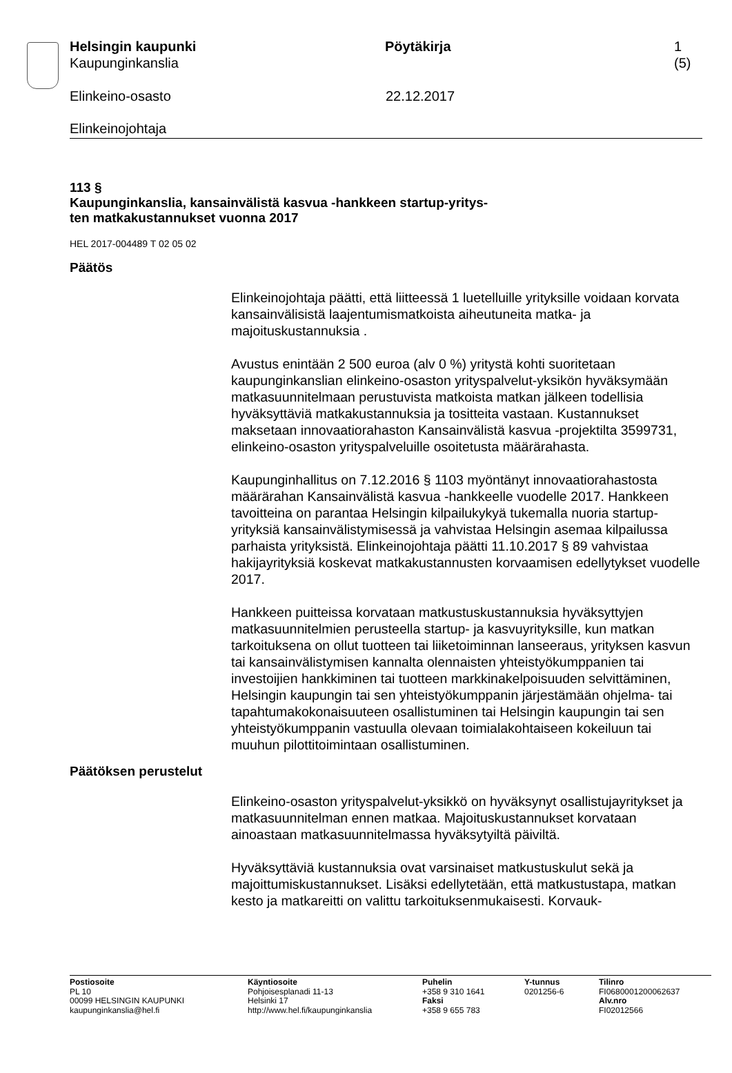Helsingin kaupunki
Kaupunginkanslia
Pöytäkirja 1 (5)
Elinkeino-osasto 22.12.2017
Elinkeinojohtaja
113 §
Kaupunginkanslia, kansainvälistä kasvua -hankkeen startup-yritys-
ten matkakustannukset vuonna 2017
HEL 2017-004489 T 02 05 02
Päätös
Elinkeinojohtaja päätti, että liitteessä 1 luetelluille yrityksille voidaan korvata kansainvälisistä laajentumismatkoista aiheutuneita matka- ja majoituskustannuksia .
Avustus enintään 2 500 euroa (alv 0 %) yritystä kohti suoritetaan kaupunginkanslian elinkeino-osaston yrityspalvelut-yksikön hyväksymään matkasuunnitelmaan perustuvista matkoista matkan jälkeen todellisia hyväksyttäviä matkakustannuksia ja tositteita vastaan. Kustannukset maksetaan innovaatiorahaston Kansainvälistä kasvua -projektilta 3599731, elinkeino-osaston yrityspalveluille osoitetusta määrärahasta.
Kaupunginhallitus on 7.12.2016 § 1103 myöntänyt innovaatiorahastosta määrärahan Kansainvälistä kasvua -hankkeelle vuodelle 2017. Hankkeen tavoitteina on parantaa Helsingin kilpailukykyä tukemalla nuoria startup-yrityksiä kansainvälistymisessä ja vahvistaa Helsingin asemaa kilpailussa parhaista yrityksistä. Elinkeinojohtaja päätti 11.10.2017 § 89 vahvistaa hakijayrityksiä koskevat matkakustannusten korvaamisen edellytykset vuodelle 2017.
Hankkeen puitteissa korvataan matkustuskustannuksia hyväksyttyjen matkasuunnitelmien perusteella startup- ja kasvuyrityksille, kun matkan tarkoituksena on ollut tuotteen tai liiketoiminnan lanseeraus, yrityksen kasvun tai kansainvälistymisen kannalta olennaisten yhteistyökumppanien tai investoijien hankkiminen tai tuotteen markkinakelpoisuuden selvittäminen, Helsingin kaupungin tai sen yhteistyökumppanin järjestämään ohjelma- tai tapahtumakokonaisuuteen osallistuminen tai Helsingin kaupungin tai sen yhteistyökumppanin vastuulla olevaan toimialakohtaiseen kokeiluun tai muuhun pilottitoimintaan osallistuminen.
Päätöksen perustelut
Elinkeino-osaston yrityspalvelut-yksikkö on hyväksynyt osallistujayritykset ja matkasuunnitelman ennen matkaa. Majoituskustannukset korvataan ainoastaan matkasuunnitelmassa hyväksytyiltä päiviltä.
Hyväksyttäviä kustannuksia ovat varsinaiset matkustuskulut sekä ja majoittumiskustannukset. Lisäksi edellytetään, että matkustustapa, matkan kesto ja matkareitti on valittu tarkoituksenmukaisesti. Korvauk-
Postiosoite
PL 10
00099 HELSINGIN KAUPUNKI
kaupunginkanslia@hel.fi
Käyntiosoite
Pohjoisesplanadi 11-13
Helsinki 17
http://www.hel.fi/kaupunginkanslia
Puhelin
+358 9 310 1641
Faksi
+358 9 655 783
Y-tunnus
0201256-6
Tilinro
FI0680001200062637
Alv.nro
FI02012566